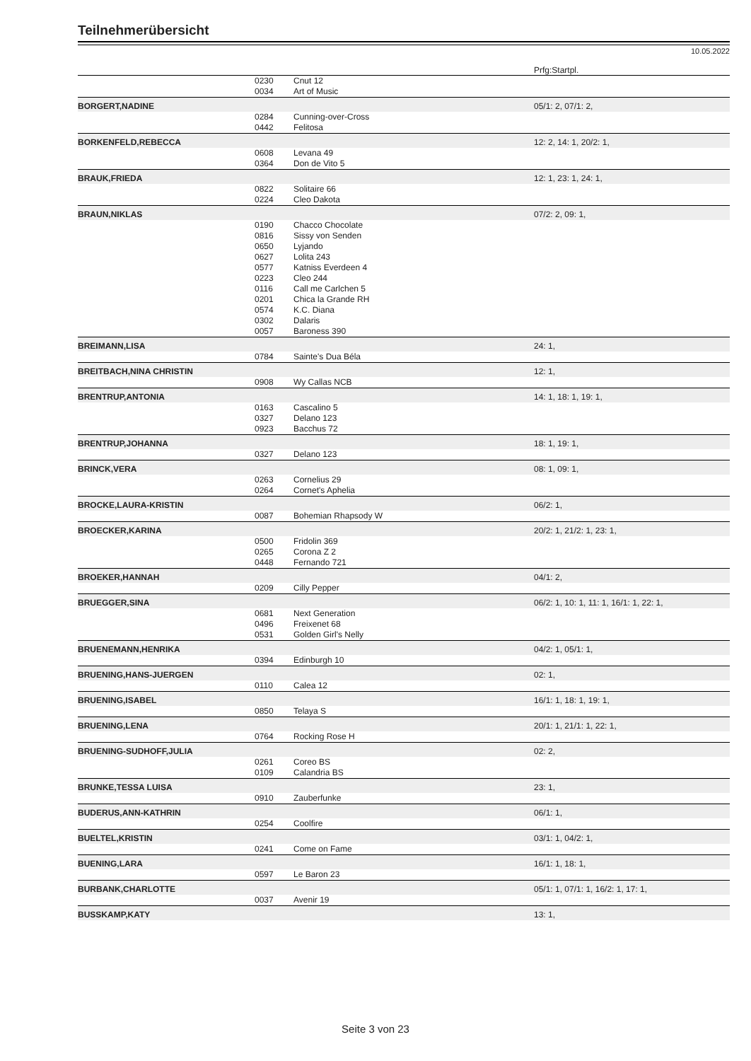Teilnehmerübersicht
10.05.2022
| | | | Prfg:Startpl. |
| | 0230 | Cnut 12 | |
| | 0034 | Art of Music | |
| BORGERT,NADINE | | | 05/1: 2, 07/1: 2, |
| | 0284 | Cunning-over-Cross | |
| | 0442 | Felitosa | |
| BORKENFELD,REBECCA | | | 12: 2, 14: 1, 20/2: 1, |
| | 0608 | Levana 49 | |
| | 0364 | Don de Vito 5 | |
| BRAUK,FRIEDA | | | 12: 1, 23: 1, 24: 1, |
| | 0822 | Solitaire 66 | |
| | 0224 | Cleo Dakota | |
| BRAUN,NIKLAS | | | 07/2: 2, 09: 1, |
| | 0190 | Chacco Chocolate | |
| | 0816 | Sissy von Senden | |
| | 0650 | Lyjando | |
| | 0627 | Lolita 243 | |
| | 0577 | Katniss Everdeen 4 | |
| | 0223 | Cleo 244 | |
| | 0116 | Call me Carlchen 5 | |
| | 0201 | Chica la Grande RH | |
| | 0574 | K.C. Diana | |
| | 0302 | Dalaris | |
| | 0057 | Baroness 390 | |
| BREIMANN,LISA | | | 24: 1, |
| | 0784 | Sainte's Dua Béla | |
| BREITBACH,NINA CHRISTIN | | | 12: 1, |
| | 0908 | Wy Callas NCB | |
| BRENTRUP,ANTONIA | | | 14: 1, 18: 1, 19: 1, |
| | 0163 | Cascalino 5 | |
| | 0327 | Delano 123 | |
| | 0923 | Bacchus 72 | |
| BRENTRUP,JOHANNA | | | 18: 1, 19: 1, |
| | 0327 | Delano 123 | |
| BRINCK,VERA | | | 08: 1, 09: 1, |
| | 0263 | Cornelius 29 | |
| | 0264 | Cornet's Aphelia | |
| BROCKE,LAURA-KRISTIN | | | 06/2: 1, |
| | 0087 | Bohemian Rhapsody W | |
| BROECKER,KARINA | | | 20/2: 1, 21/2: 1, 23: 1, |
| | 0500 | Fridolin 369 | |
| | 0265 | Corona Z 2 | |
| | 0448 | Fernando 721 | |
| BROEKER,HANNAH | | | 04/1: 2, |
| | 0209 | Cilly Pepper | |
| BRUEGGER,SINA | | | 06/2: 1, 10: 1, 11: 1, 16/1: 1, 22: 1, |
| | 0681 | Next Generation | |
| | 0496 | Freixenet 68 | |
| | 0531 | Golden Girl's Nelly | |
| BRUENEMANN,HENRIKA | | | 04/2: 1, 05/1: 1, |
| | 0394 | Edinburgh 10 | |
| BRUENING,HANS-JUERGEN | | | 02: 1, |
| | 0110 | Calea 12 | |
| BRUENING,ISABEL | | | 16/1: 1, 18: 1, 19: 1, |
| | 0850 | Telaya S | |
| BRUENING,LENA | | | 20/1: 1, 21/1: 1, 22: 1, |
| | 0764 | Rocking Rose H | |
| BRUENING-SUDHOFF,JULIA | | | 02: 2, |
| | 0261 | Coreo BS | |
| | 0109 | Calandria BS | |
| BRUNKE,TESSA LUISA | | | 23: 1, |
| | 0910 | Zauberfunke | |
| BUDERUS,ANN-KATHRIN | | | 06/1: 1, |
| | 0254 | Coolfire | |
| BUELTEL,KRISTIN | | | 03/1: 1, 04/2: 1, |
| | 0241 | Come on Fame | |
| BUENING,LARA | | | 16/1: 1, 18: 1, |
| | 0597 | Le Baron 23 | |
| BURBANK,CHARLOTTE | | | 05/1: 1, 07/1: 1, 16/2: 1, 17: 1, |
| | 0037 | Avenir 19 | |
| BUSSKAMP,KATY | | | 13: 1, |
Seite 3 von 23